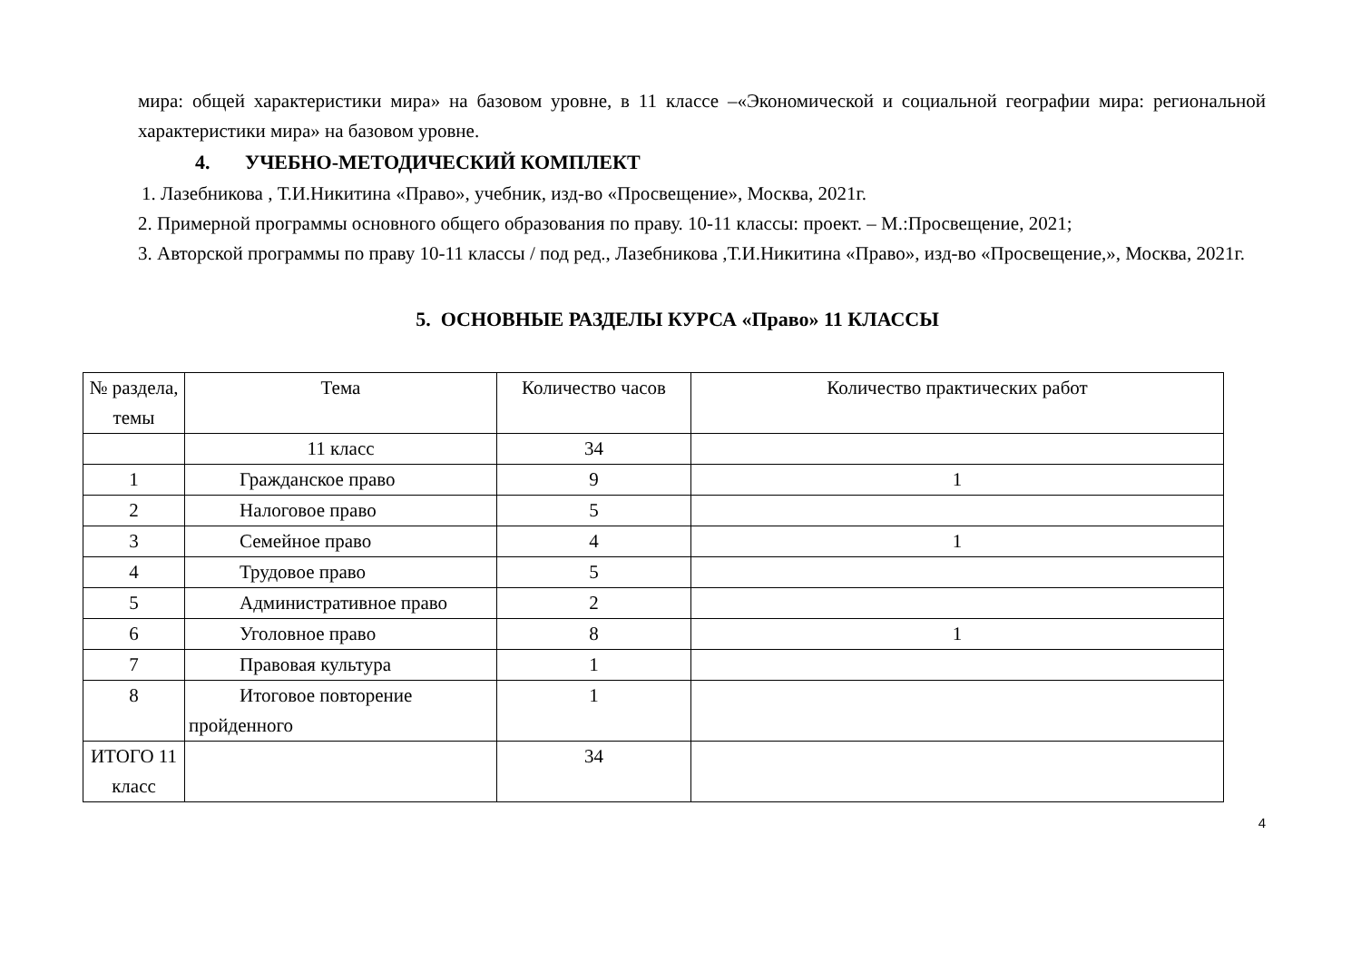мира: общей характеристики мира» на базовом уровне, в 11 классе –«Экономической и социальной географии мира: региональной характеристики мира» на базовом уровне.
4. УЧЕБНО-МЕТОДИЧЕСКИЙ КОМПЛЕКТ
1. Лазебникова , Т.И.Никитина «Право», учебник, изд-во «Просвещение», Москва, 2021г.
2. Примерной программы основного общего образования по праву. 10-11 классы: проект. – М.:Просвещение, 2021;
3. Авторской программы по праву 10-11 классы / под ред., Лазебникова ,Т.И.Никитина «Право», изд-во «Просвещение,», Москва, 2021г.
5. ОСНОВНЫЕ РАЗДЕЛЫ КУРСА «Право» 11 КЛАССЫ
| № раздела, темы | Тема | Количество часов | Количество практических работ |
| --- | --- | --- | --- |
| | 11 класс | 34 | |
| 1 | Гражданское право | 9 | 1 |
| 2 | Налоговое право | 5 | |
| 3 | Семейное право | 4 | 1 |
| 4 | Трудовое право | 5 | |
| 5 | Административное право | 2 | |
| 6 | Уголовное право | 8 | 1 |
| 7 | Правовая культура | 1 | |
| 8 | Итоговое повторение пройденного | 1 | |
| ИТОГО 11 класс | | 34 | |
4